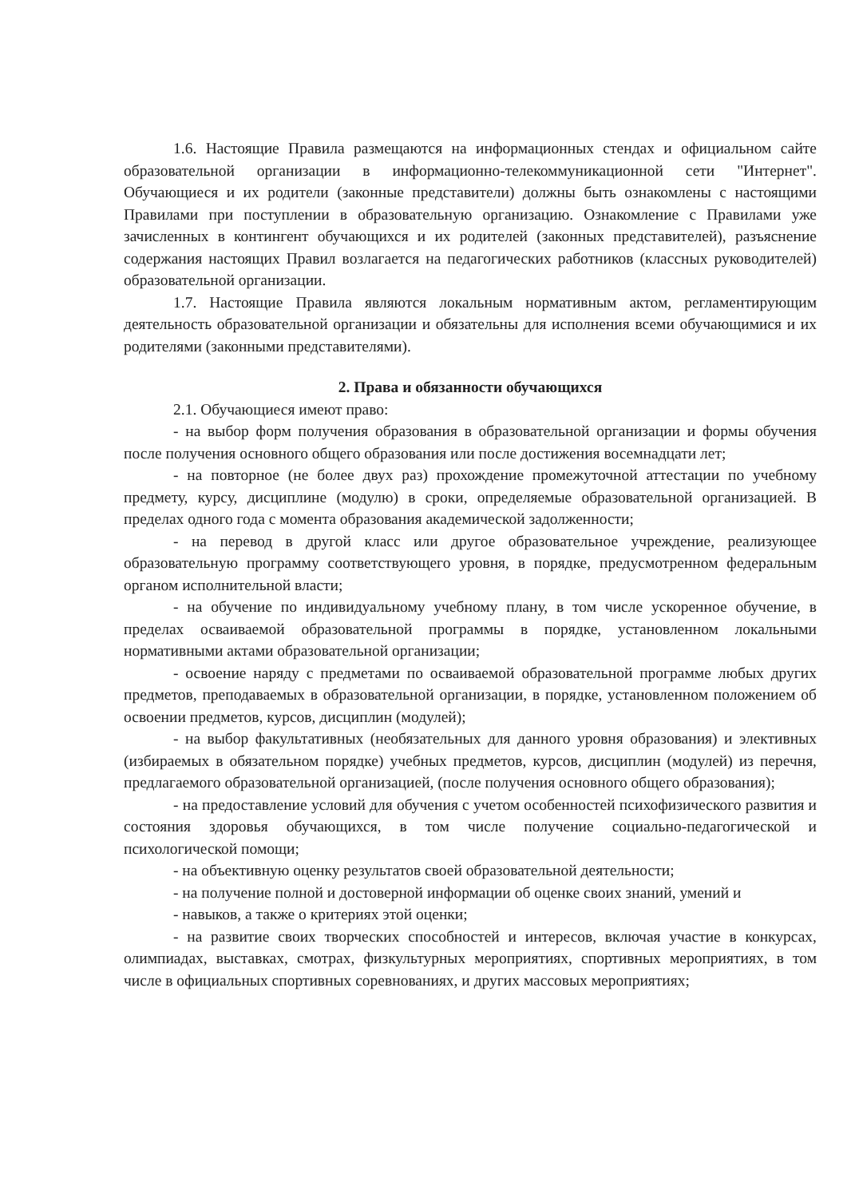1.6. Настоящие Правила размещаются на информационных стендах и официальном сайте образовательной организации в информационно-телекоммуникационной сети "Интернет". Обучающиеся и их родители (законные представители) должны быть ознакомлены с настоящими Правилами при поступлении в образовательную организацию. Ознакомление с Правилами уже зачисленных в контингент обучающихся и их родителей (законных представителей), разъяснение содержания настоящих Правил возлагается на педагогических работников (классных руководителей) образовательной организации.
1.7. Настоящие Правила являются локальным нормативным актом, регламентирующим деятельность образовательной организации и обязательны для исполнения всеми обучающимися и их родителями (законными представителями).
2. Права и обязанности обучающихся
2.1. Обучающиеся имеют право:
- на выбор форм получения образования в образовательной организации и формы обучения после получения основного общего образования или после достижения восемнадцати лет;
- на повторное (не более двух раз) прохождение промежуточной аттестации по учебному предмету, курсу, дисциплине (модулю) в сроки, определяемые образовательной организацией. В пределах одного года с момента образования академической задолженности;
- на перевод в другой класс или другое образовательное учреждение, реализующее образовательную программу соответствующего уровня, в порядке, предусмотренном федеральным органом исполнительной власти;
- на обучение по индивидуальному учебному плану, в том числе ускоренное обучение, в пределах осваиваемой образовательной программы в порядке, установленном локальными нормативными актами образовательной организации;
- освоение наряду с предметами по осваиваемой образовательной программе любых других предметов, преподаваемых в образовательной организации, в порядке, установленном положением об освоении предметов, курсов, дисциплин (модулей);
- на выбор факультативных (необязательных для данного уровня образования) и элективных (избираемых в обязательном порядке) учебных предметов, курсов, дисциплин (модулей) из перечня, предлагаемого образовательной организацией, (после получения основного общего образования);
- на предоставление условий для обучения с учетом особенностей психофизического развития и состояния здоровья обучающихся, в том числе получение социально-педагогической и психологической помощи;
- на объективную оценку результатов своей образовательной деятельности;
- на получение полной и достоверной информации об оценке своих знаний, умений и
- навыков, а также о критериях этой оценки;
- на развитие своих творческих способностей и интересов, включая участие в конкурсах, олимпиадах, выставках, смотрах, физкультурных мероприятиях, спортивных мероприятиях, в том числе в официальных спортивных соревнованиях, и других массовых мероприятиях;